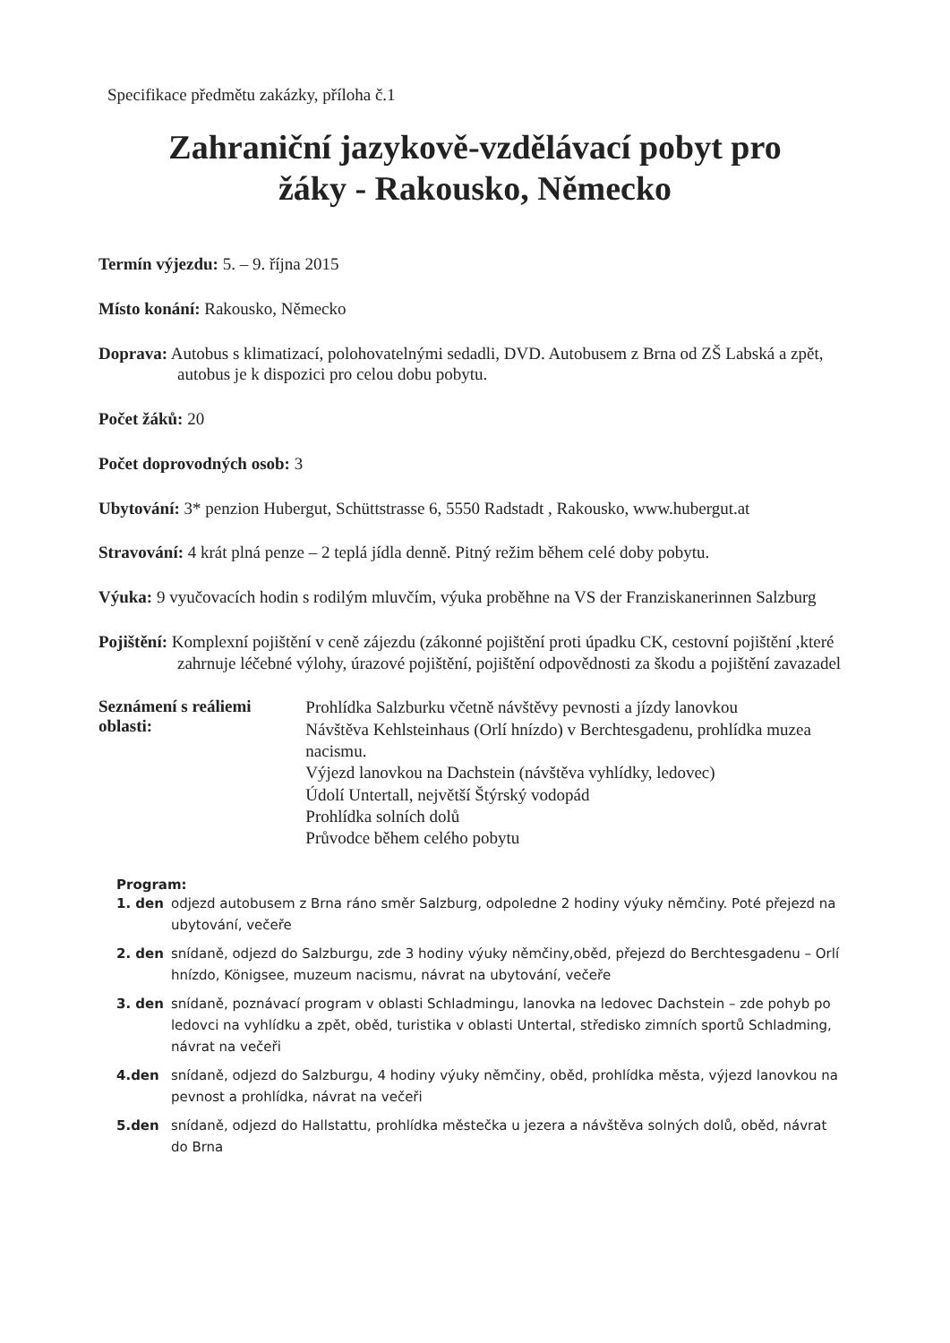Specifikace předmětu zakázky, příloha č.1
Zahraniční jazykově-vzdělávací pobyt pro
žáky - Rakousko, Německo
Termín výjezdu: 5. – 9. října 2015
Místo konání: Rakousko, Německo
Doprava: Autobus s klimatizací, polohovatelnými sedadli, DVD. Autobusem z Brna od ZŠ Labská a zpět, autobus je k dispozici pro celou dobu pobytu.
Počet žáků: 20
Počet doprovodných osob: 3
Ubytování: 3* penzion Hubergut, Schüttstrasse 6, 5550 Radstadt , Rakousko, www.hubergut.at
Stravování: 4 krát plná penze – 2 teplá jídla denně. Pitný režim během celé doby pobytu.
Výuka: 9 vyučovacích hodin s rodilým mluvčím, výuka proběhne na VS der Franziskanerinnen Salzburg
Pojištění: Komplexní pojištění v ceně zájezdu (zákonné pojištění proti úpadku CK, cestovní pojištění ,které zahrnuje léčebné výlohy, úrazové pojištění, pojištění odpovědnosti za škodu a pojištění zavazadel
Seznámení s reáliemi oblasti:
Prohlídka Salzburku včetně návštěvy pevnosti a jízdy lanovkou
Návštěva Kehlsteinhaus (Orlí hnízdo) v Berchtesgadenu, prohlídka muzea nacismu.
Výjezd lanovkou na Dachstein (návštěva vyhlídky, ledovec)
Údolí Untertall, největší Štýrský vodopád
Prohlídka solních dolů
Průvodce během celého pobytu
Program:
| 1. den | odjezd autobusem z Brna ráno směr Salzburg, odpoledne 2 hodiny výuky němčiny. Poté přejezd na ubytování, večeře |
| 2. den | snídaně, odjezd do Salzburgu, zde 3 hodiny výuky němčiny,oběd, přejezd do Berchtesgadenu – Orlí hnízdo, Königsee, muzeum nacismu, návrat na ubytování, večeře |
| 3. den | snídaně, poznávací program v oblasti Schladmingu, lanovka na ledovec Dachstein – zde pohyb po ledovci na vyhlídku a zpět, oběd, turistika v oblasti Untertal, středisko zimních sportů Schladming, návrat na večeři |
| 4.den | snídaně, odjezd do Salzburgu, 4 hodiny výuky němčiny, oběd, prohlídka města, výjezd lanovkou na pevnost a prohlídka, návrat na večeři |
| 5.den | snídaně, odjezd do Hallstattu, prohlídka městečka u jezera a návštěva solných dolů, oběd, návrat do Brna |